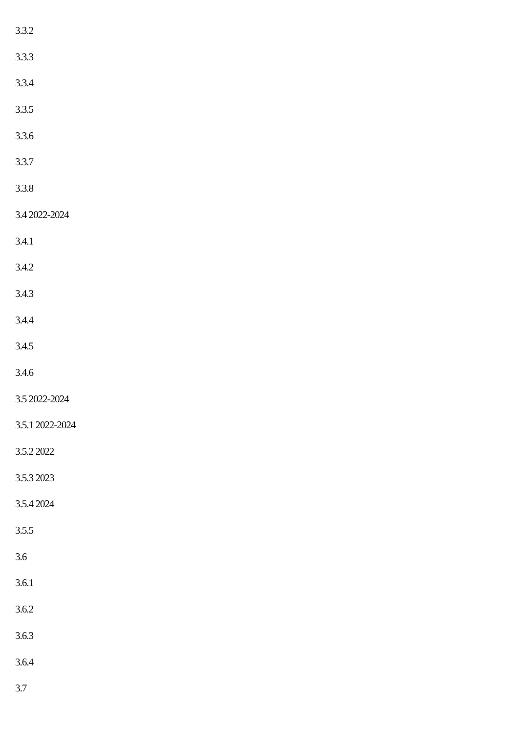3.3.2
3.3.3
3.3.4
3.3.5
3.3.6
3.3.7
3.3.8
3.4 2022-2024
3.4.1
3.4.2
3.4.3
3.4.4
3.4.5
3.4.6
3.5 2022-2024
3.5.1 2022-2024
3.5.2 2022
3.5.3 2023
3.5.4 2024
3.5.5
3.6
3.6.1
3.6.2
3.6.3
3.6.4
3.7